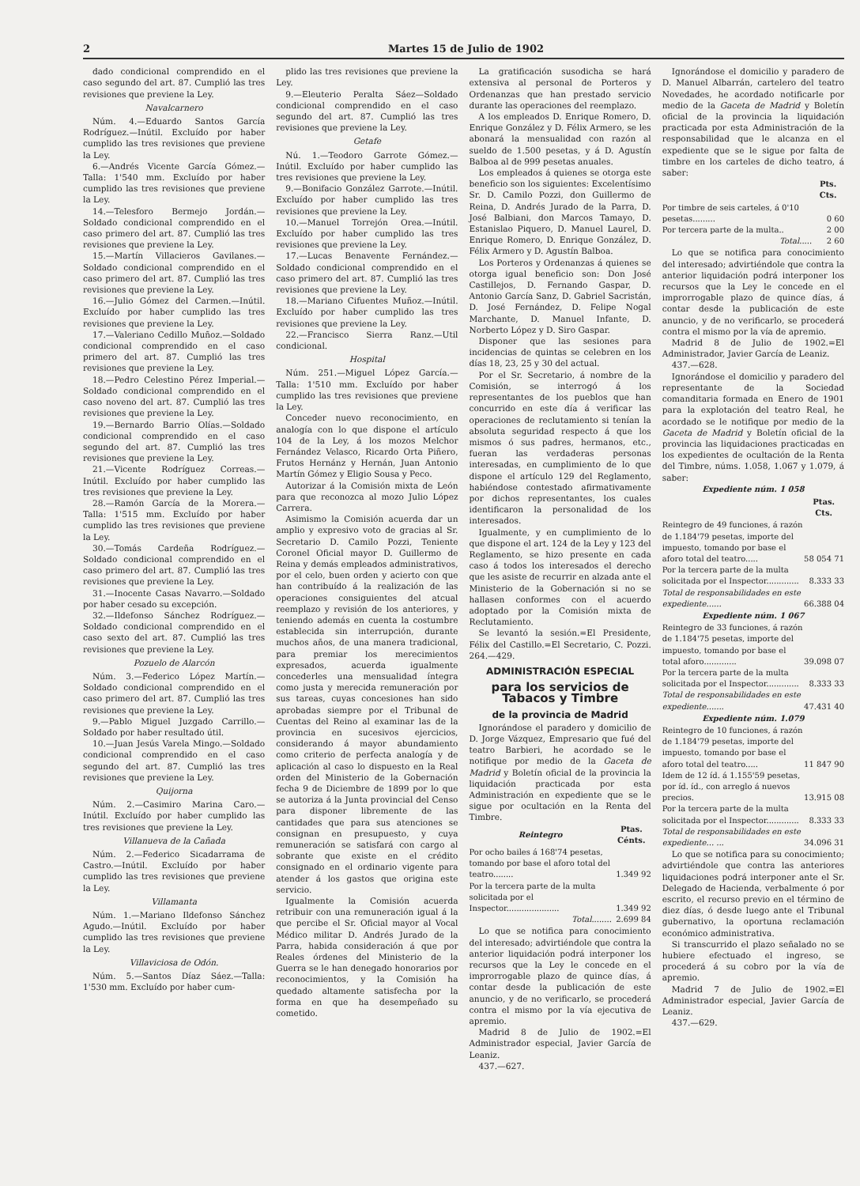2 Martes 15 de Julio de 1902
dado condicional comprendido en el caso segundo del art. 87. Cumplió las tres revisiones que previene la Ley.
Navalcarnero
Núm. 4.—Eduardo Santos García Rodríguez.—Inútil. Excluído por haber cumplido las tres revisiones que previene la Ley.
6.—Andrés Vicente García Gómez.—Talla: 1'540 mm. Excluído por haber cumplido las tres revisiones que previene la Ley.
14.—Telesforo Bermejo Jordán.—Soldado condicional comprendido en el caso primero del art. 87. Cumplió las tres revisiones que previene la Ley.
15.—Martín Villacieros Gavilanes.—Soldado condicional comprendido en el caso primero del art. 87. Cumplió las tres revisiones que previene la Ley.
16.—Julio Gómez del Carmen.—Inútil. Excluído por haber cumplido las tres revisiones que previene la Ley.
17.—Valeriano Cedillo Muñoz.—Soldado condicional comprendido en el caso primero del art. 87. Cumplió las tres revisiones que previene la Ley.
18.—Pedro Celestino Pérez Imperial.—Soldado condicional comprendido en el caso noveno del art. 87. Cumplió las tres revisiones que previene la Ley.
19.—Bernardo Barrio Olías.—Soldado condicional comprendido en el caso segundo del art. 87. Cumplió las tres revisiones que previene la Ley.
21.—Vicente Rodríguez Correas.—Inútil. Excluído por haber cumplido las tres revisiones que previene la Ley.
28.—Ramón García de la Morera.—Talla: 1'515 mm. Excluído por haber cumplido las tres revisiones que previene la Ley.
30.—Tomás Cardeña Rodríguez.—Soldado condicional comprendido en el caso primero del art. 87. Cumplió las tres revisiones que previene la Ley.
31.—Inocente Casas Navarro.—Soldado por haber cesado su excepción.
32.—Ildefonso Sánchez Rodríguez.—Soldado condicional comprendido en el caso sexto del art. 87. Cumplió las tres revisiones que previene la Ley.
Pozuelo de Alarcón
Núm. 3.—Federico López Martín.—Soldado condicional comprendido en el caso primero del art. 87. Cumplió las tres revisiones que previene la Ley.
9.—Pablo Miguel Juzgado Carrillo.—Soldado por haber resultado útil.
10.—Juan Jesús Varela Mingo.—Soldado condicional comprendido en el caso segundo del art. 87. Cumplió las tres revisiones que previene la Ley.
Quijorna
Núm. 2.—Casimiro Marina Caro.—Inútil. Excluído por haber cumplido las tres revisiones que previene la Ley.
Villanueva de la Cañada
Núm. 2.—Federico Sicadarrama de Castro.—Inútil. Excluído por haber cumplido las tres revisiones que previene la Ley.
Villamanta
Núm. 1.—Mariano Ildefonso Sánchez Agudo.—Inútil. Excluído por haber cumplido las tres revisiones que previene la Ley.
Villaviciosa de Odón.
Núm. 5.—Santos Díaz Sáez.—Talla: 1'530 mm. Excluído por haber cum-
plido las tres revisiones que previene la Ley.
9.—Eleuterio Peralta Sáez—Soldado condicional comprendido en el caso segundo del art. 87. Cumplió las tres revisiones que previene la Ley.
Getafe
Nú. 1.—Teodoro Garrote Gómez.—Inútil. Excluído por haber cumplido las tres revisiones que previene la Ley.
9.—Bonifacio González Garrote.—Inútil. Excluído por haber cumplido las tres revisiones que previene la Ley.
10.—Manuel Torrejón Orea.—Inútil. Excluído por haber cumplido las tres revisiones que previene la Ley.
17.—Lucas Benavente Fernández.—Soldado condicional comprendido en el caso primero del art. 87. Cumplió las tres revisiones que previene la Ley.
18.—Mariano Cifuentes Muñoz.—Inútil. Excluído por haber cumplido las tres revisiones que previene la Ley.
22.—Francisco Sierra Ranz.—Util condicional.
Hospital
Núm. 251.—Miguel López García.—Talla: 1'510 mm. Excluído por haber cumplido las tres revisiones que previene la Ley.
Conceder nuevo reconocimiento, en analogía con lo que dispone el artículo 104 de la Ley, á los mozos Melchor Fernández Velasco, Ricardo Orta Piñero, Frutos Hernánz y Hernán, Juan Antonio Martín Gómez y Eligio Sousa y Peco.
Autorizar á la Comisión mixta de León para que reconozca al mozo Julio López Carrera.
Asimismo la Comisión acuerda dar un amplio y expresivo voto de gracias al Sr. Secretario D. Camilo Pozzi, Teniente Coronel Oficial mayor D. Guillermo de Reina y demás empleados administrativos, por el celo, buen orden y acierto con que han contribuído á la realización de las operaciones consiguientes del atcual reemplazo y revisión de los anteriores, y teniendo además en cuenta la costumbre establecida sin interrupción, durante muchos años, de una manera tradicional, para premiar los merecimientos expresados, acuerda igualmente concederles una mensualidad íntegra como justa y merecida remuneración por sus tareas, cuyas concesiones han sido aprobadas siempre por el Tribunal de Cuentas del Reino al examinar las de la provincia en sucesivos ejercicios, considerando á mayor abundamiento como criterio de perfecta analogía y de aplicación al caso lo dispuesto en la Real orden del Ministerio de la Gobernación fecha 9 de Diciembre de 1899 por lo que se autoriza á la Junta provincial del Censo para disponer libremente de las cantidades que para sus atenciones se consignan en presupuesto, y cuya remuneración se satisfará con cargo al sobrante que existe en el crédito consignado en el ordinario vigente para atender á los gastos que origina este servicio.
Igualmente la Comisión acuerda retribuir con una remuneración igual á la que percibe el Sr. Oficial mayor al Vocal Médico militar D. Andrés Jurado de la Parra, habida consideración á que por Reales órdenes del Ministerio de la Guerra se le han denegado honorarios por reconocimientos, y la Comisión ha quedado altamente satisfecha por la forma en que ha desempeñado su cometido.
La gratificación susodicha se hará extensiva al personal de Porteros y Ordenanzas que han prestado servicio durante las operaciones del reemplazo.
A los empleados D. Enrique Romero, D. Enrique González y D. Félix Armero, se les abonará la mensualidad con razón al sueldo de 1.500 pesetas, y á D. Agustín Balboa al de 999 pesetas anuales.
Los empleados á quienes se otorga este beneficio son los siguientes: Excelentísimo Sr. D. Camilo Pozzi, don Guillermo de Reina, D. Andrés Jurado de la Parra, D. José Balbiani, don Marcos Tamayo, D. Estanislao Piquero, D. Manuel Laurel, D. Enrique Romero, D. Enrique González, D. Félix Armero y D. Agustín Balboa.
Los Porteros y Ordenanzas á quienes se otorga igual beneficio son: Don José Castillejos, D. Fernando Gaspar, D. Antonio García Sanz, D. Gabriel Sacristán, D. José Fernández, D. Felipe Nogal Marchante, D. Manuel Infante, D. Norberto López y D. Siro Gaspar.
Disponer que las sesiones para incidencias de quintas se celebren en los días 18, 23, 25 y 30 del actual.
Por el Sr. Secretario, á nombre de la Comisión, se interrogó á los representantes de los pueblos que han concurrido en este día á verificar las operaciones de reclutamiento si tenían la absoluta seguridad respecto á que los mismos ó sus padres, hermanos, etc., fueran las verdaderas personas interesadas, en cumplimiento de lo que dispone el artículo 129 del Reglamento, habiéndose contestado afirmativamente por dichos representantes, los cuales identificaron la personalidad de los interesados.
Igualmente, y en cumplimiento de lo que dispone el art. 124 de la Ley y 123 del Reglamento, se hizo presente en cada caso á todos los interesados el derecho que les asiste de recurrir en alzada ante el Ministerio de la Gobernación si no se hallasen conformes con el acuerdo adoptado por la Comisión mixta de Reclutamiento.
Se levantó la sesión.=El Presidente, Félix del Castillo.=El Secretario, C. Pozzi. 264.—429.
ADMINISTRACIÓN ESPECIAL
para los servicios de Tabacos y Timbre
de la provincia de Madrid
Ignorándose el paradero y domicilio de D. Jorge Vázquez, Empresario que fué del teatro Barbieri, he acordado se le notifique por medio de la Gaceta de Madrid y Boletín oficial de la provincia la liquidación practicada por esta Administración en expediente que se le sigue por ocultación en la Renta del Timbre.
| Reintegro | Ptas. Cénts. |
| --- | --- |
| Por ocho bailes á 168'74 pesetas, tomando por base el aforo total del teatro........ | 1.349 92 |
| Por la tercera parte de la multa solicitada por el Inspector..................... | 1.349 92 |
| Total ........ | 2.699 84 |
Lo que se notifica para conocimiento del interesado; advirtiéndole que contra la anterior liquidación podrá interponer los recursos que la Ley le concede en el improrrogable plazo de quince días, á contar desde la publicación de este anuncio, y de no verificarlo, se procederá contra el mismo por la vía ejecutiva de apremio.
Madrid 8 de Julio de 1902.=El Administrador especial, Javier García de Leaniz.
437.—627.
Ignorándose el domicilio y paradero de D. Manuel Albarrán, cartelero del teatro Novedades, he acordado notificarle por medio de la Gaceta de Madrid y Boletín oficial de la provincia la liquidación practicada por esta Administración de la responsabilidad que le alcanza en el expediente que se le sigue por falta de timbre en los carteles de dicho teatro, á saber:
| | Pts. Cts. |
| --- | --- |
| Por timbre de seis carteles, á 0'10 pesetas......... | 0 60 |
| Por tercera parte de la multa.. | 2 00 |
| Total ..... | 2 60 |
Lo que se notifica para conocimiento del interesado; advirtiéndole que contra la anterior liquidación podrá interponer los recursos que la Ley le concede en el improrrogable plazo de quince días, á contar desde la publicación de este anuncio, y de no verificarlo, se procederá contra el mismo por la vía de apremio.
Madrid 8 de Julio de 1902.=El Administrador, Javier García de Leaniz.
437.—628.
Ignorándose el domicilio y paradero del representante de la Sociedad comanditaria formada en Enero de 1901 para la explotación del teatro Real, he acordado se le notifique por medio de la Gaceta de Madrid y Boletín oficial de la provincia las liquidaciones practicadas en los expedientes de ocultación de la Renta del Timbre, núms. 1.058, 1.067 y 1.079, á saber:
| Expediente núm. 1 058 | |
| --- | --- |
| | Ptas. Cts. |
| Reintegro de 49 funciones, á razón de 1.184'79 pesetas, importe del impuesto, tomando por base el aforo total del teatro..... | 58 054 71 |
| Por la tercera parte de la multa solicitada por el Inspector............. | 8.333 33 |
| Total de responsabilidades en este expediente...... | 66.388 04 |
| Expediente núm. 1 067 | |
| Reintegro de 33 funciones, á razón de 1.184'75 pesetas, importe del impuesto, tomando por base el total aforo............. | 39.098 07 |
| Por la tercera parte de la multa solicitada por el Inspector............. | 8.333 33 |
| Total de responsabilidades en este expediente....... | 47.431 40 |
| Expediente núm. 1.079 | |
| Reintegro de 10 funciones, á razón de 1.184'79 pesetas, importe del impuesto, tomando por base el aforo total del teatro..... | 11 847 90 |
| Idem de 12 íd. á 1.155'59 pesetas, por íd. íd., con arreglo á nuevos precios. | 13.915 08 |
| Por la tercera parte de la multa solicitada por el Inspector............. | 8.333 33 |
| Total de responsabilidades en este expediente... ... | 34.096 31 |
Lo que se notifica para su conocimiento; advirtiéndole que contra las anteriores liquidaciones podrá interponer ante el Sr. Delegado de Hacienda, verbalmente ó por escrito, el recurso previo en el término de diez días, ó desde luego ante el Tribunal gubernativo, la oportuna reclamación económico administrativa.
Si transcurrido el plazo señalado no se hubiere efectuado el ingreso, se procederá á su cobro por la vía de apremio.
Madrid 7 de Julio de 1902.=El Administrador especial, Javier García de Leaniz.
437.—629.